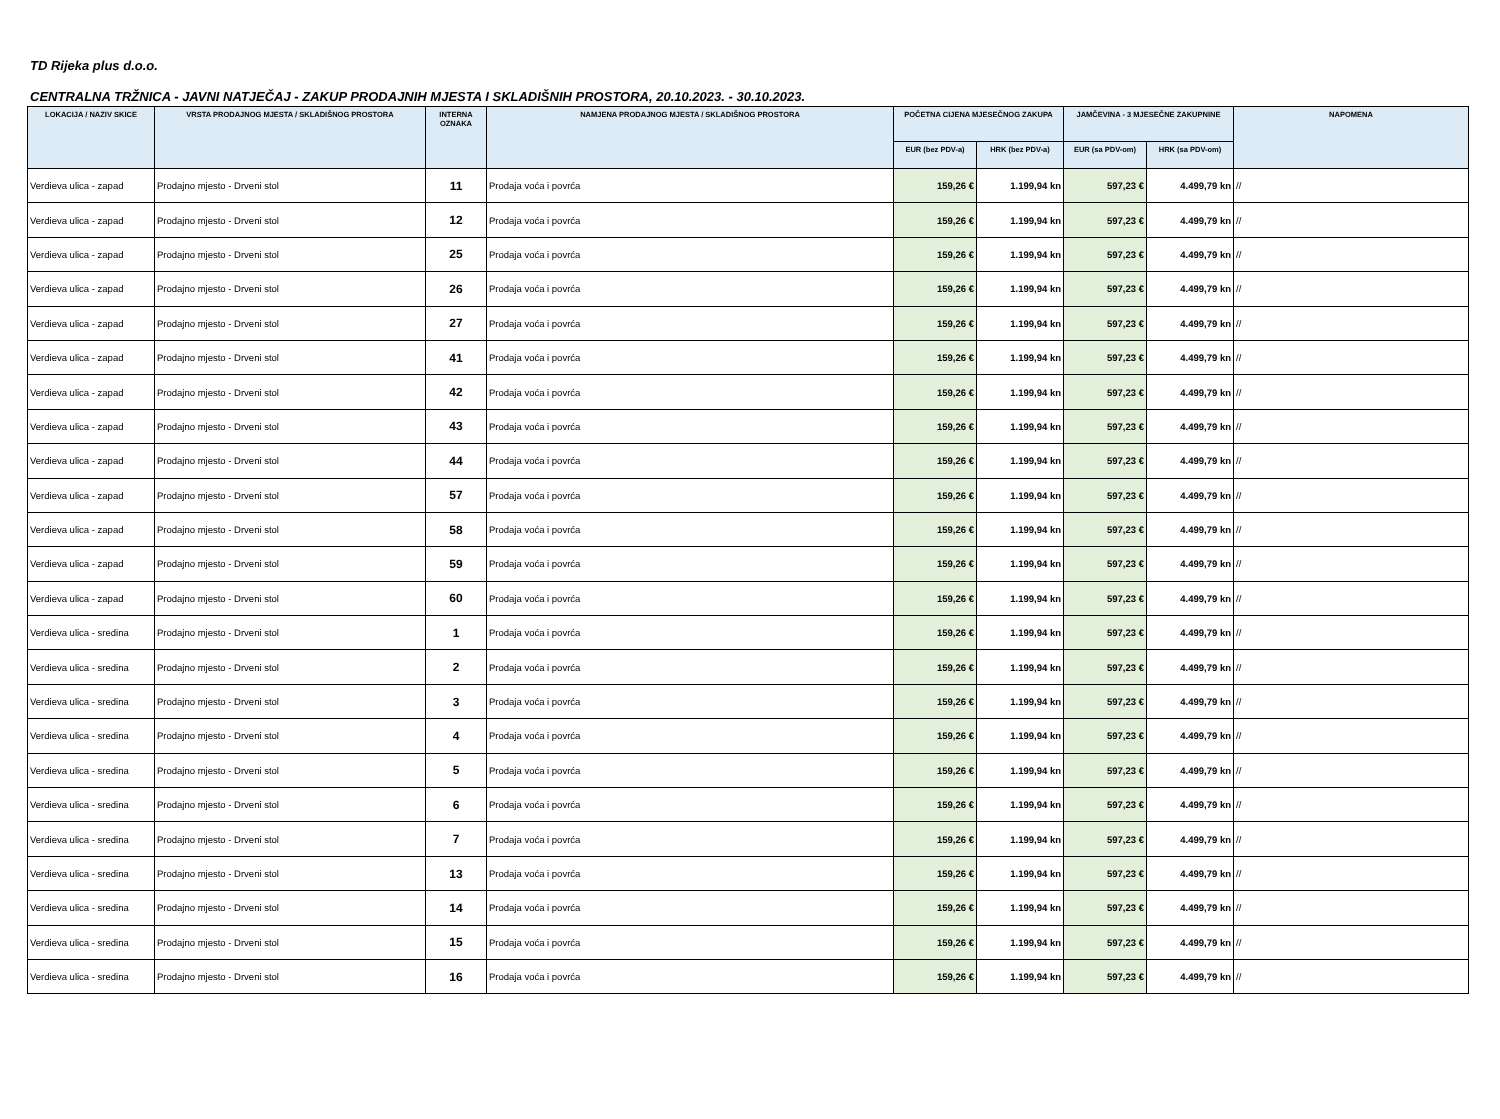TD Rijeka plus d.o.o.
CENTRALNA TRŽNICA - JAVNI NATJEČAJ - ZAKUP PRODAJNIH MJESTA I SKLADIŠNIH PROSTORA, 20.10.2023. - 30.10.2023.
| LOKACIJA / NAZIV SKICE | VRSTA PRODAJNOG MJESTA / SKLADIŠNOG PROSTORA | INTERNA OZNAKA | NAMJENA PRODAJNOG MJESTA / SKLADIŠNOG PROSTORA | POČETNA CIJENA MJESEČNOG ZAKUPA | | JAMČEVINA - 3 MJESEČNE ZAKUPNINE | | NAPOMENA |
| --- | --- | --- | --- | --- | --- | --- | --- | --- |
| | | | | EUR (bez PDV-a) | HRK (bez PDV-a) | EUR (sa PDV-om) | HRK (sa PDV-om) | |
| Verdieva ulica - zapad | Prodajno mjesto - Drveni stol | 11 | Prodaja voća i povrća | 159,26 € | 1.199,94 kn | 597,23 € | 4.499,79 kn | // |
| Verdieva ulica - zapad | Prodajno mjesto - Drveni stol | 12 | Prodaja voća i povrća | 159,26 € | 1.199,94 kn | 597,23 € | 4.499,79 kn | // |
| Verdieva ulica - zapad | Prodajno mjesto - Drveni stol | 25 | Prodaja voća i povrća | 159,26 € | 1.199,94 kn | 597,23 € | 4.499,79 kn | // |
| Verdieva ulica - zapad | Prodajno mjesto - Drveni stol | 26 | Prodaja voća i povrća | 159,26 € | 1.199,94 kn | 597,23 € | 4.499,79 kn | // |
| Verdieva ulica - zapad | Prodajno mjesto - Drveni stol | 27 | Prodaja voća i povrća | 159,26 € | 1.199,94 kn | 597,23 € | 4.499,79 kn | // |
| Verdieva ulica - zapad | Prodajno mjesto - Drveni stol | 41 | Prodaja voća i povrća | 159,26 € | 1.199,94 kn | 597,23 € | 4.499,79 kn | // |
| Verdieva ulica - zapad | Prodajno mjesto - Drveni stol | 42 | Prodaja voća i povrća | 159,26 € | 1.199,94 kn | 597,23 € | 4.499,79 kn | // |
| Verdieva ulica - zapad | Prodajno mjesto - Drveni stol | 43 | Prodaja voća i povrća | 159,26 € | 1.199,94 kn | 597,23 € | 4.499,79 kn | // |
| Verdieva ulica - zapad | Prodajno mjesto - Drveni stol | 44 | Prodaja voća i povrća | 159,26 € | 1.199,94 kn | 597,23 € | 4.499,79 kn | // |
| Verdieva ulica - zapad | Prodajno mjesto - Drveni stol | 57 | Prodaja voća i povrća | 159,26 € | 1.199,94 kn | 597,23 € | 4.499,79 kn | // |
| Verdieva ulica - zapad | Prodajno mjesto - Drveni stol | 58 | Prodaja voća i povrća | 159,26 € | 1.199,94 kn | 597,23 € | 4.499,79 kn | // |
| Verdieva ulica - zapad | Prodajno mjesto - Drveni stol | 59 | Prodaja voća i povrća | 159,26 € | 1.199,94 kn | 597,23 € | 4.499,79 kn | // |
| Verdieva ulica - zapad | Prodajno mjesto - Drveni stol | 60 | Prodaja voća i povrća | 159,26 € | 1.199,94 kn | 597,23 € | 4.499,79 kn | // |
| Verdieva ulica - sredina | Prodajno mjesto - Drveni stol | 1 | Prodaja voća i povrća | 159,26 € | 1.199,94 kn | 597,23 € | 4.499,79 kn | // |
| Verdieva ulica - sredina | Prodajno mjesto - Drveni stol | 2 | Prodaja voća i povrća | 159,26 € | 1.199,94 kn | 597,23 € | 4.499,79 kn | // |
| Verdieva ulica - sredina | Prodajno mjesto - Drveni stol | 3 | Prodaja voća i povrća | 159,26 € | 1.199,94 kn | 597,23 € | 4.499,79 kn | // |
| Verdieva ulica - sredina | Prodajno mjesto - Drveni stol | 4 | Prodaja voća i povrća | 159,26 € | 1.199,94 kn | 597,23 € | 4.499,79 kn | // |
| Verdieva ulica - sredina | Prodajno mjesto - Drveni stol | 5 | Prodaja voća i povrća | 159,26 € | 1.199,94 kn | 597,23 € | 4.499,79 kn | // |
| Verdieva ulica - sredina | Prodajno mjesto - Drveni stol | 6 | Prodaja voća i povrća | 159,26 € | 1.199,94 kn | 597,23 € | 4.499,79 kn | // |
| Verdieva ulica - sredina | Prodajno mjesto - Drveni stol | 7 | Prodaja voća i povrća | 159,26 € | 1.199,94 kn | 597,23 € | 4.499,79 kn | // |
| Verdieva ulica - sredina | Prodajno mjesto - Drveni stol | 13 | Prodaja voća i povrća | 159,26 € | 1.199,94 kn | 597,23 € | 4.499,79 kn | // |
| Verdieva ulica - sredina | Prodajno mjesto - Drveni stol | 14 | Prodaja voća i povrća | 159,26 € | 1.199,94 kn | 597,23 € | 4.499,79 kn | // |
| Verdieva ulica - sredina | Prodajno mjesto - Drveni stol | 15 | Prodaja voća i povrća | 159,26 € | 1.199,94 kn | 597,23 € | 4.499,79 kn | // |
| Verdieva ulica - sredina | Prodajno mjesto - Drveni stol | 16 | Prodaja voća i povrća | 159,26 € | 1.199,94 kn | 597,23 € | 4.499,79 kn | // |